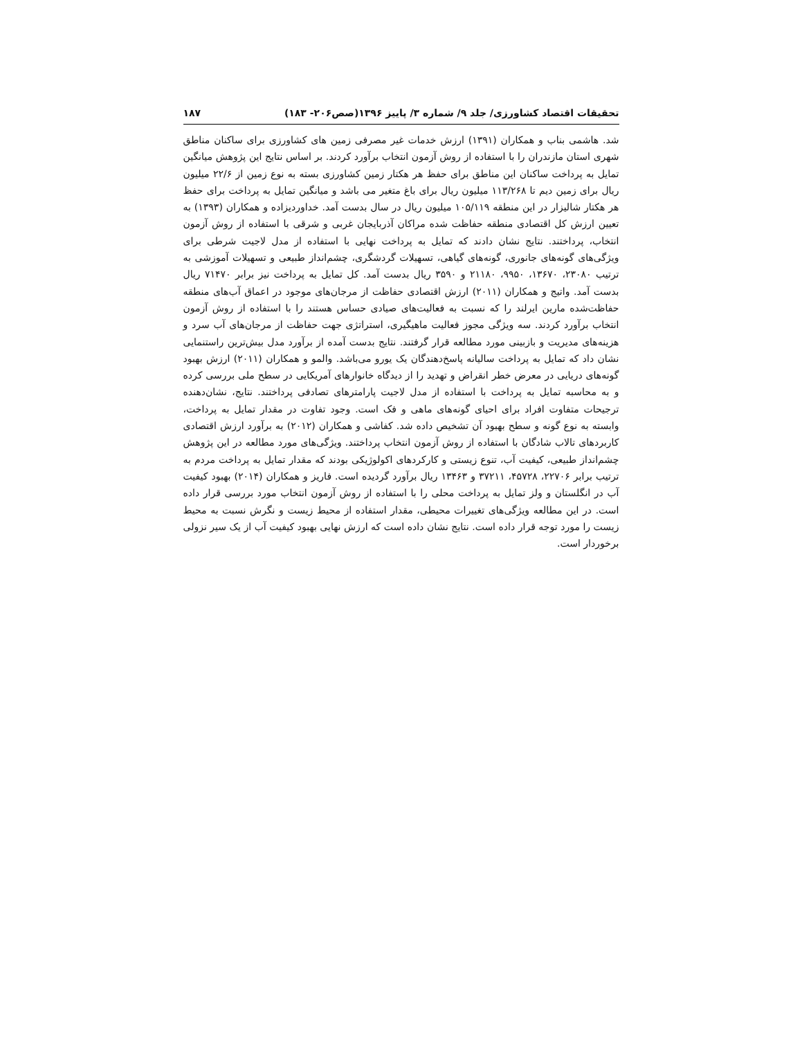تحقیقات اقتصاد کشاورزی/ جلد ۹/ شماره ۳/ پاییز ۱۳۹۶(صص۲۰۶- ۱۸۳) ۱۸۷
شد. هاشمی بناب و همکاران (۱۳۹۱) ارزش خدمات غیر مصرفی زمین های کشاورزی برای ساکنان مناطق شهری استان مازندران را با استفاده از روش آزمون انتخاب برآورد کردند. بر اساس نتایج این پژوهش میانگین تمایل به پرداخت ساکنان این مناطق برای حفظ هر هکتار زمین کشاورزی بسته به نوع زمین از ۲۲/۶ میلیون ریال برای زمین دیم تا ۱۱۳/۲۶۸ میلیون ریال برای باغ متغیر می باشد و میانگین تمایل به پرداخت برای حفظ هر هکتار شالیزار در این منطقه ۱۰۵/۱۱۹ میلیون ریال در سال بدست آمد. خداوردیزاده و همکاران (۱۳۹۳) به تعیین ارزش کل اقتصادی منطقه حفاظت شده مراکان آذربایجان غربی و شرقی با استفاده از روش آزمون انتخاب، پرداختند. نتایج نشان دادند که تمایل به پرداخت نهایی با استفاده از مدل لاجیت شرطی برای ویژگی‌های گونه‌های جانوری، گونه‌های گیاهی، تسهیلات گردشگری، چشم‌انداز طبیعی و تسهیلات آموزشی به ترتیب ۲۳۰۸۰، ۱۳۶۷۰، ۹۹۵۰، ۲۱۱۸۰ و ۳۵۹۰ ریال بدست آمد. کل تمایل به پرداخت نیز برابر ۷۱۴۷۰ ریال بدست آمد. واتیج و همکاران (۲۰۱۱) ارزش اقتصادی حفاظت از مرجان‌های موجود در اعماق آب‌های منطقه حفاظت‌شده مارین ایرلند را که نسبت به فعالیت‌های صیادی حساس هستند را با استفاده از روش آزمون انتخاب برآورد کردند. سه ویژگی مجوز فعالیت ماهیگیری، استراتژی جهت حفاظت از مرجان‌های آب سرد و هزینه‌های مدیریت و بازبینی مورد مطالعه قرار گرفتند. نتایج بدست آمده از برآورد مدل بیش‌ترین راستنمایی نشان داد که تمایل به پرداخت سالیانه پاسخ‌دهندگان یک یورو می‌باشد. والمو و همکاران (۲۰۱۱) ارزش بهبود گونه‌های دریایی در معرض خطر انقراض و تهدید را از دیدگاه خانوارهای آمریکایی در سطح ملی بررسی کرده و به محاسبه تمایل به پرداخت با استفاده از مدل لاجیت پارامترهای تصادفی پرداختند. نتایج، نشان‌دهنده ترجیحات متفاوت افراد برای احیای گونه‌های ماهی و فک است. وجود تفاوت در مقدار تمایل به پرداخت، وابسته به نوع گونه و سطح بهبود آن تشخیص داده شد. کفاشی و همکاران (۲۰۱۲) به برآورد ارزش اقتصادی کاربردهای تالاب شادگان با استفاده از روش آزمون انتخاب پرداختند. ویژگی‌های مورد مطالعه در این پژوهش چشم‌انداز طبیعی، کیفیت آب، تنوع زیستی و کارکردهای اکولوژیکی بودند که مقدار تمایل به پرداخت مردم به ترتیب برابر ۲۲۷۰۶، ۴۵۷۲۸، ۳۷۲۱۱ و ۱۳۴۶۳ ریال برآورد گردیده است. فاریز و همکاران (۲۰۱۴) بهبود کیفیت آب در انگلستان و ولز تمایل به پرداخت محلی را با استفاده از روش آزمون انتخاب مورد بررسی قرار داده است. در این مطالعه ویژگی‌های تغییرات محیطی، مقدار استفاده از محیط زیست و نگرش نسبت به محیط زیست را مورد توجه قرار داده است. نتایج نشان داده است که ارزش نهایی بهبود کیفیت آب از یک سیر نزولی برخوردار است.